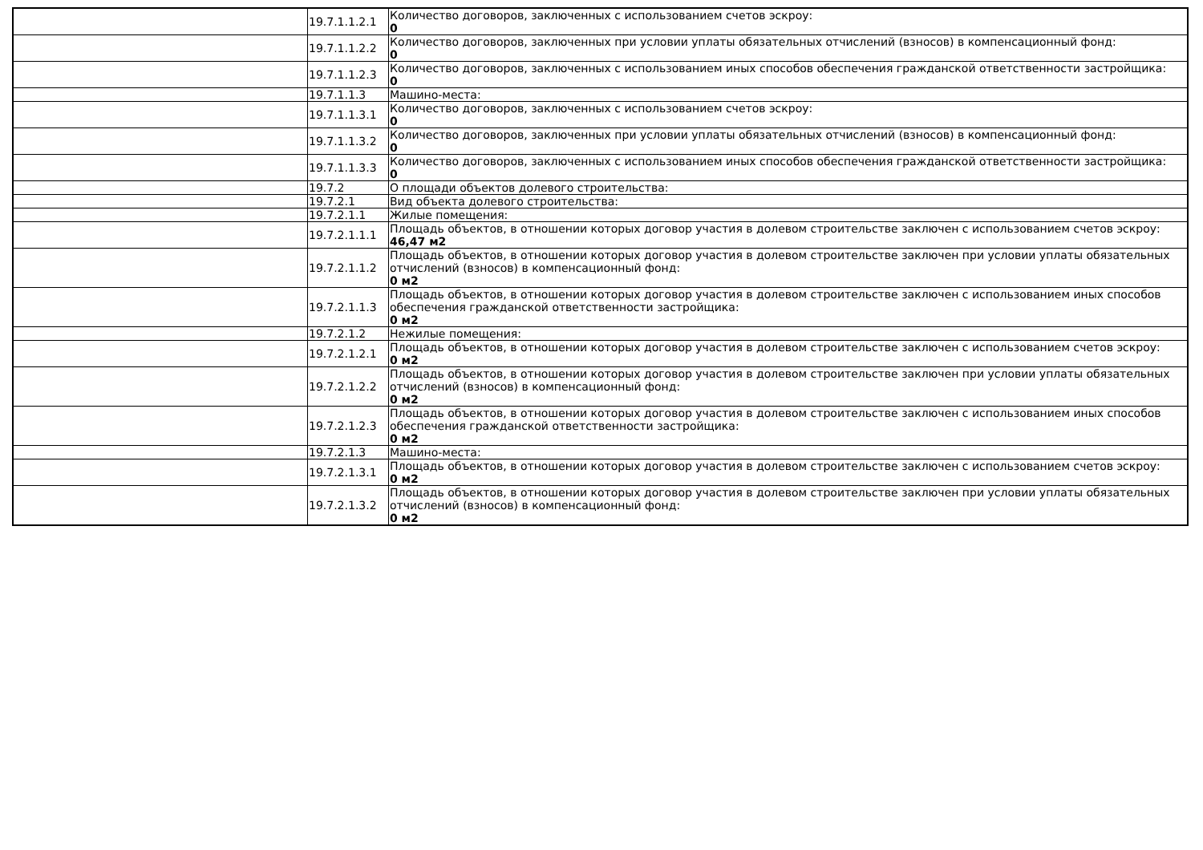| | 19.7.1.1.2.1 | Количество договоров, заключенных с использованием счетов эскроу: 0 |
| | 19.7.1.1.2.2 | Количество договоров, заключенных при условии уплаты обязательных отчислений (взносов) в компенсационный фонд: 0 |
| | 19.7.1.1.2.3 | Количество договоров, заключенных с использованием иных способов обеспечения гражданской ответственности застройщика: 0 |
| | 19.7.1.1.3 | Машино-места: |
| | 19.7.1.1.3.1 | Количество договоров, заключенных с использованием счетов эскроу: 0 |
| | 19.7.1.1.3.2 | Количество договоров, заключенных при условии уплаты обязательных отчислений (взносов) в компенсационный фонд: 0 |
| | 19.7.1.1.3.3 | Количество договоров, заключенных с использованием иных способов обеспечения гражданской ответственности застройщика: 0 |
| | 19.7.2 | О площади объектов долевого строительства: |
| | 19.7.2.1 | Вид объекта долевого строительства: |
| | 19.7.2.1.1 | Жилые помещения: |
| | 19.7.2.1.1.1 | Площадь объектов, в отношении которых договор участия в долевом строительстве заключен с использованием счетов эскроу: 46,47 м2 |
| | 19.7.2.1.1.2 | Площадь объектов, в отношении которых договор участия в долевом строительстве заключен при условии уплаты обязательных отчислений (взносов) в компенсационный фонд: 0 м2 |
| | 19.7.2.1.1.3 | Площадь объектов, в отношении которых договор участия в долевом строительстве заключен с использованием иных способов обеспечения гражданской ответственности застройщика: 0 м2 |
| | 19.7.2.1.2 | Нежилые помещения: |
| | 19.7.2.1.2.1 | Площадь объектов, в отношении которых договор участия в долевом строительстве заключен с использованием счетов эскроу: 0 м2 |
| | 19.7.2.1.2.2 | Площадь объектов, в отношении которых договор участия в долевом строительстве заключен при условии уплаты обязательных отчислений (взносов) в компенсационный фонд: 0 м2 |
| | 19.7.2.1.2.3 | Площадь объектов, в отношении которых договор участия в долевом строительстве заключен с использованием иных способов обеспечения гражданской ответственности застройщика: 0 м2 |
| | 19.7.2.1.3 | Машино-места: |
| | 19.7.2.1.3.1 | Площадь объектов, в отношении которых договор участия в долевом строительстве заключен с использованием счетов эскроу: 0 м2 |
| | 19.7.2.1.3.2 | Площадь объектов, в отношении которых договор участия в долевом строительстве заключен при условии уплаты обязательных отчислений (взносов) в компенсационный фонд: 0 м2 |